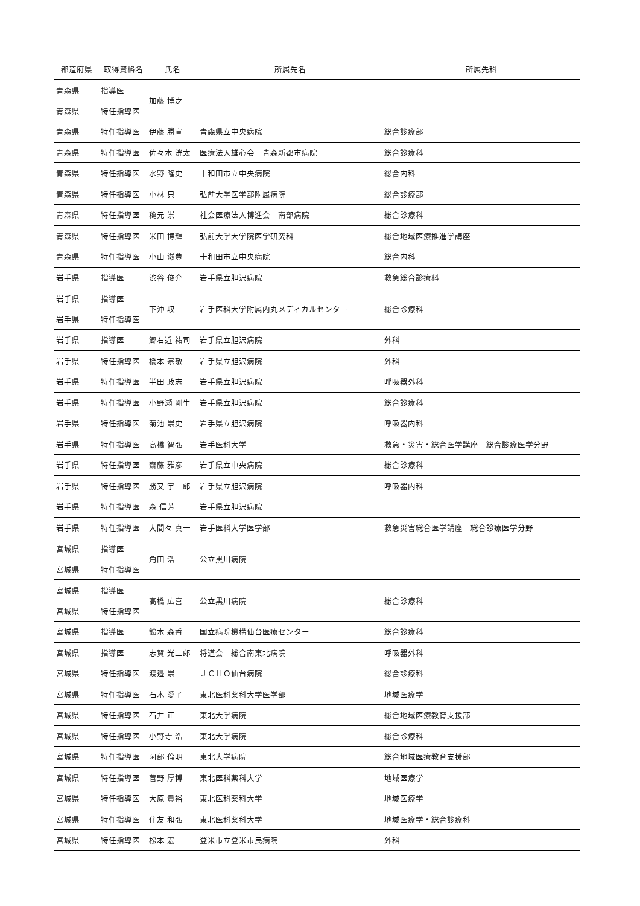| 都道府県 | 取得資格名 | 氏名 | 所属先名 | 所属先科 |
| --- | --- | --- | --- | --- |
| 青森県 | 指導医 | 加藤 博之 | | |
| 青森県 | 特任指導医 | | | |
| 青森県 | 特任指導医 | 伊藤 勝宣 | 青森県立中央病院 | 総合診療部 |
| 青森県 | 特任指導医 | 佐々木 洸太 | 医療法人雄心会 青森新都市病院 | 総合診療科 |
| 青森県 | 特任指導医 | 水野 隆史 | 十和田市立中央病院 | 総合内科 |
| 青森県 | 特任指導医 | 小林 只 | 弘前大学医学部附属病院 | 総合診療部 |
| 青森県 | 特任指導医 | 穐元 崇 | 社会医療法人博進会 南部病院 | 総合診療科 |
| 青森県 | 特任指導医 | 米田 博輝 | 弘前大学大学院医学研究科 | 総合地域医療推進学講座 |
| 青森県 | 特任指導医 | 小山 滋豊 | 十和田市立中央病院 | 総合内科 |
| 岩手県 | 指導医 | 渋谷 俊介 | 岩手県立胆沢病院 | 救急総合診療科 |
| 岩手県 | 指導医 | 下沖 収 | 岩手医科大学附属内丸メディカルセンター | 総合診療科 |
| 岩手県 | 特任指導医 | | | |
| 岩手県 | 指導医 | 郷右近 祐司 | 岩手県立胆沢病院 | 外科 |
| 岩手県 | 特任指導医 | 橋本 宗敬 | 岩手県立胆沢病院 | 外科 |
| 岩手県 | 特任指導医 | 半田 政志 | 岩手県立胆沢病院 | 呼吸器外科 |
| 岩手県 | 特任指導医 | 小野瀬 剛生 | 岩手県立胆沢病院 | 総合診療科 |
| 岩手県 | 特任指導医 | 菊池 崇史 | 岩手県立胆沢病院 | 呼吸器内科 |
| 岩手県 | 特任指導医 | 高橋 智弘 | 岩手医科大学 | 救急・災害・総合医学講座 総合診療医学分野 |
| 岩手県 | 特任指導医 | 齋藤 雅彦 | 岩手県立中央病院 | 総合診療科 |
| 岩手県 | 特任指導医 | 勝又 宇一郎 | 岩手県立胆沢病院 | 呼吸器内科 |
| 岩手県 | 特任指導医 | 森 信芳 | 岩手県立胆沢病院 | |
| 岩手県 | 特任指導医 | 大間々 真一 | 岩手医科大学医学部 | 救急災害総合医学講座 総合診療医学分野 |
| 宮城県 | 指導医 | 角田 浩 | 公立黒川病院 | |
| 宮城県 | 特任指導医 | | | |
| 宮城県 | 指導医 | 高橋 広喜 | 公立黒川病院 | 総合診療科 |
| 宮城県 | 特任指導医 | | | |
| 宮城県 | 指導医 | 鈴木 森香 | 国立病院機構仙台医療センター | 総合診療科 |
| 宮城県 | 指導医 | 志賀 光二郎 | 将道会 総合南東北病院 | 呼吸器外科 |
| 宮城県 | 特任指導医 | 渡邉 崇 | ＪＣＨＯ仙台病院 | 総合診療科 |
| 宮城県 | 特任指導医 | 石木 愛子 | 東北医科薬科大学医学部 | 地域医療学 |
| 宮城県 | 特任指導医 | 石井 正 | 東北大学病院 | 総合地域医療教育支援部 |
| 宮城県 | 特任指導医 | 小野寺 浩 | 東北大学病院 | 総合診療科 |
| 宮城県 | 特任指導医 | 阿部 倫明 | 東北大学病院 | 総合地域医療教育支援部 |
| 宮城県 | 特任指導医 | 菅野 厚博 | 東北医科薬科大学 | 地域医療学 |
| 宮城県 | 特任指導医 | 大原 貴裕 | 東北医科薬科大学 | 地域医療学 |
| 宮城県 | 特任指導医 | 住友 和弘 | 東北医科薬科大学 | 地域医療学・総合診療科 |
| 宮城県 | 特任指導医 | 松本 宏 | 登米市立登米市民病院 | 外科 |